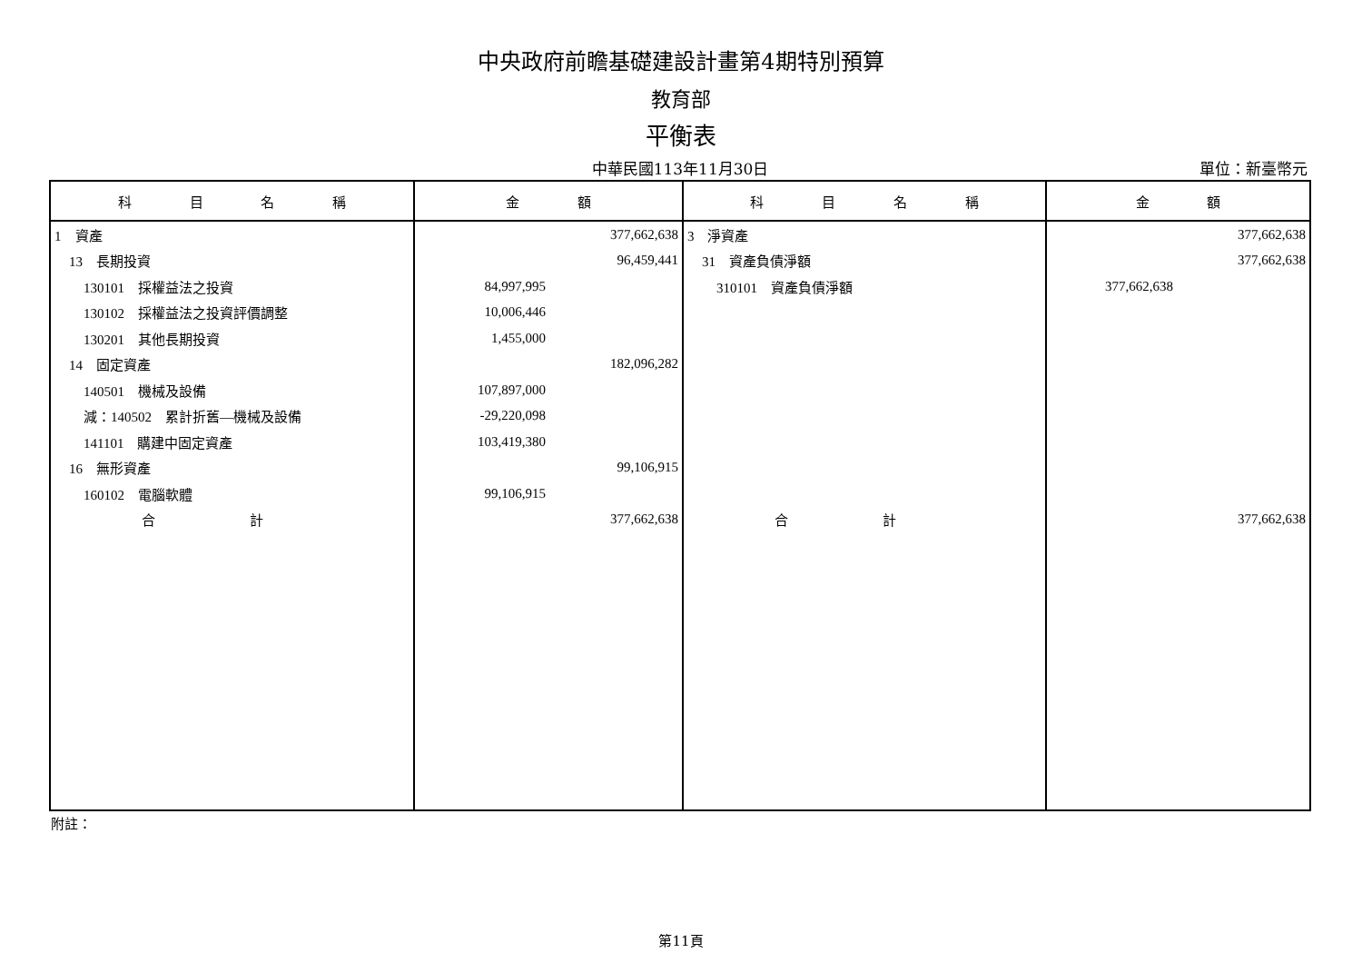中央政府前瞻基礎建設計畫第4期特別預算
教育部
平衡表
中華民國113年11月30日
單位：新臺幣元
| 科 目 名 稱 | 金 額 | 科 目 名 稱 | 金 額 |
| --- | --- | --- | --- |
| 1 資產 | 377,662,638 | 3 淨資產 | 377,662,638 |
| 13 長期投資 | 96,459,441 | 31 資產負債淨額 | 377,662,638 |
| 130101 採權益法之投資 | 84,997,995 | 310101 資產負債淨額 | 377,662,638 |
| 130102 採權益法之投資評價調整 | 10,006,446 | | |
| 130201 其他長期投資 | 1,455,000 | | |
| 14 固定資產 | 182,096,282 | | |
| 140501 機械及設備 | 107,897,000 | | |
| 減：140502 累計折舊—機械及設備 | -29,220,098 | | |
| 141101 購建中固定資產 | 103,419,380 | | |
| 16 無形資產 | 99,106,915 | | |
| 160102 電腦軟體 | 99,106,915 | | |
| 合 計 | 377,662,638 | 合 計 | 377,662,638 |
附註：
第11頁